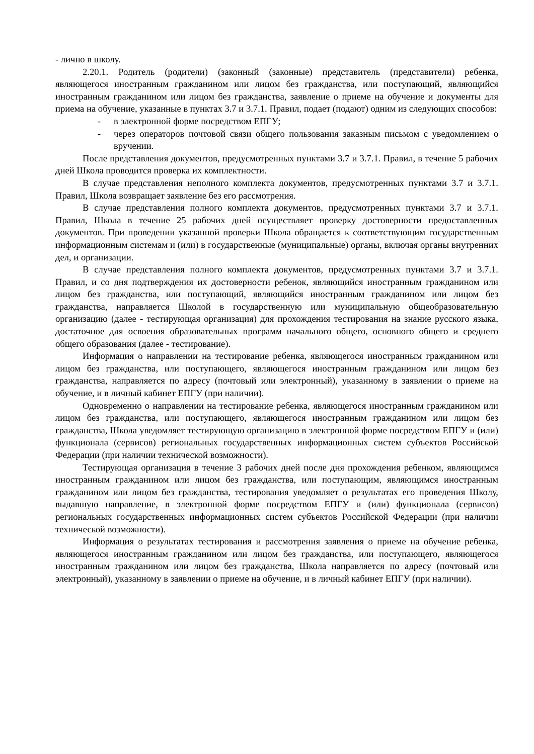- лично в школу.
2.20.1. Родитель (родители) (законный (законные) представитель (представители) ребенка, являющегося иностранным гражданином или лицом без гражданства, или поступающий, являющийся иностранным гражданином или лицом без гражданства, заявление о приеме на обучение и документы для приема на обучение, указанные в пунктах 3.7 и 3.7.1. Правил, подает (подают) одним из следующих способов:
- в электронной форме посредством ЕПГУ;
- через операторов почтовой связи общего пользования заказным письмом с уведомлением о вручении.
После представления документов, предусмотренных пунктами 3.7 и 3.7.1. Правил, в течение 5 рабочих дней Школа проводится проверка их комплектности.
В случае представления неполного комплекта документов, предусмотренных пунктами 3.7 и 3.7.1. Правил, Школа возвращает заявление без его рассмотрения.
В случае представления полного комплекта документов, предусмотренных пунктами 3.7 и 3.7.1. Правил, Школа в течение 25 рабочих дней осуществляет проверку достоверности предоставленных документов. При проведении указанной проверки Школа обращается к соответствующим государственным информационным системам и (или) в государственные (муниципальные) органы, включая органы внутренних дел, и организации.
В случае представления полного комплекта документов, предусмотренных пунктами 3.7 и 3.7.1. Правил, и со дня подтверждения их достоверности ребенок, являющийся иностранным гражданином или лицом без гражданства, или поступающий, являющийся иностранным гражданином или лицом без гражданства, направляется Школой в государственную или муниципальную общеобразовательную организацию (далее - тестирующая организация) для прохождения тестирования на знание русского языка, достаточное для освоения образовательных программ начального общего, основного общего и среднего общего образования (далее - тестирование).
Информация о направлении на тестирование ребенка, являющегося иностранным гражданином или лицом без гражданства, или поступающего, являющегося иностранным гражданином или лицом без гражданства, направляется по адресу (почтовый или электронный), указанному в заявлении о приеме на обучение, и в личный кабинет ЕПГУ (при наличии).
Одновременно о направлении на тестирование ребенка, являющегося иностранным гражданином или лицом без гражданства, или поступающего, являющегося иностранным гражданином или лицом без гражданства, Школа уведомляет тестирующую организацию в электронной форме посредством ЕПГУ и (или) функционала (сервисов) региональных государственных информационных систем субъектов Российской Федерации (при наличии технической возможности).
Тестирующая организация в течение 3 рабочих дней после дня прохождения ребенком, являющимся иностранным гражданином или лицом без гражданства, или поступающим, являющимся иностранным гражданином или лицом без гражданства, тестирования уведомляет о результатах его проведения Школу, выдавшую направление, в электронной форме посредством ЕПГУ и (или) функционала (сервисов) региональных государственных информационных систем субъектов Российской Федерации (при наличии технической возможности).
Информация о результатах тестирования и рассмотрения заявления о приеме на обучение ребенка, являющегося иностранным гражданином или лицом без гражданства, или поступающего, являющегося иностранным гражданином или лицом без гражданства, Школа направляется по адресу (почтовый или электронный), указанному в заявлении о приеме на обучение, и в личный кабинет ЕПГУ (при наличии).